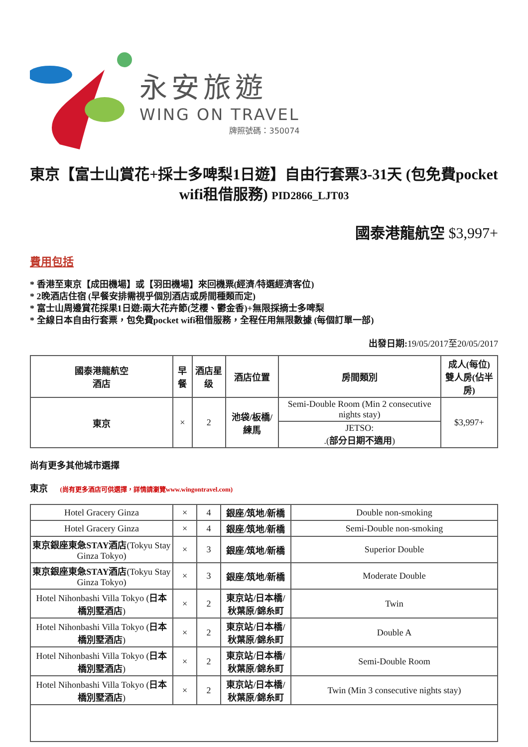永安旅遊
WING ON TRAVEL
牌照號碼：350074
東京【富士山賞花+採士多啤梨1日遊】自由行套票3-31天 (包免費pocket wifi租借服務) PID2866_LJT03
國泰港龍航空 $3,997+
費用包括
* 香港至東京【成田機場】或【羽田機場】來回機票(經濟/特選經濟客位)
* 2晚酒店住宿 (早餐安排需視乎個別酒店或房間種類而定)
* 富士山周邊賞花採果1日遊:兩大花卉節(芝櫻、鬱金香)+無限採摘士多啤梨
* 全線日本自由行套票，包免費pocket wifi租借服務，全程任用無限數據 (每個訂單一部)
出發日期: 19/05/2017至20/05/2017
| 國泰港龍航空 酒店 | 早餐 | 酒店星级 | 酒店位置 | 房間類別 | 成人(每位) 雙人房(佔半房) |
| --- | --- | --- | --- | --- | --- |
| 東京 | × | 2 | 池袋/板橋/練馬 | Semi-Double Room (Min 2 consecutive nights stay) | $3,997+ |
| | | | | JETSO: .( 部分日期不適用 ) | |
尚有更多其他城市選擇
東京 (尚有更多酒店可供選擇，詳情請瀏覽www.wingontravel.com)
| Hotel Gracery Ginza | × | 4 | 銀座/筑地/新橋 | Double non-smoking |
| Hotel Gracery Ginza | × | 4 | 銀座/筑地/新橋 | Semi-Double non-smoking |
| 東京銀座東急STAY酒店 (Tokyu Stay Ginza Tokyo) | × | 3 | 銀座/筑地/新橋 | Superior Double |
| 東京銀座東急STAY酒店 (Tokyu Stay Ginza Tokyo) | × | 3 | 銀座/筑地/新橋 | Moderate Double |
| Hotel Nihonbashi Villa Tokyo ( 日本橋別墅酒店 ) | × | 2 | 東京站/日本橋/秋葉原/錦糸町 | Twin |
| Hotel Nihonbashi Villa Tokyo ( 日本橋別墅酒店 ) | × | 2 | 東京站/日本橋/秋葉原/錦糸町 | Double A |
| Hotel Nihonbashi Villa Tokyo ( 日本橋別墅酒店 ) | × | 2 | 東京站/日本橋/秋葉原/錦糸町 | Semi-Double Room |
| Hotel Nihonbashi Villa Tokyo ( 日本橋別墅酒店 ) | × | 2 | 東京站/日本橋/秋葉原/錦糸町 | Twin (Min 3 consecutive nights stay) |